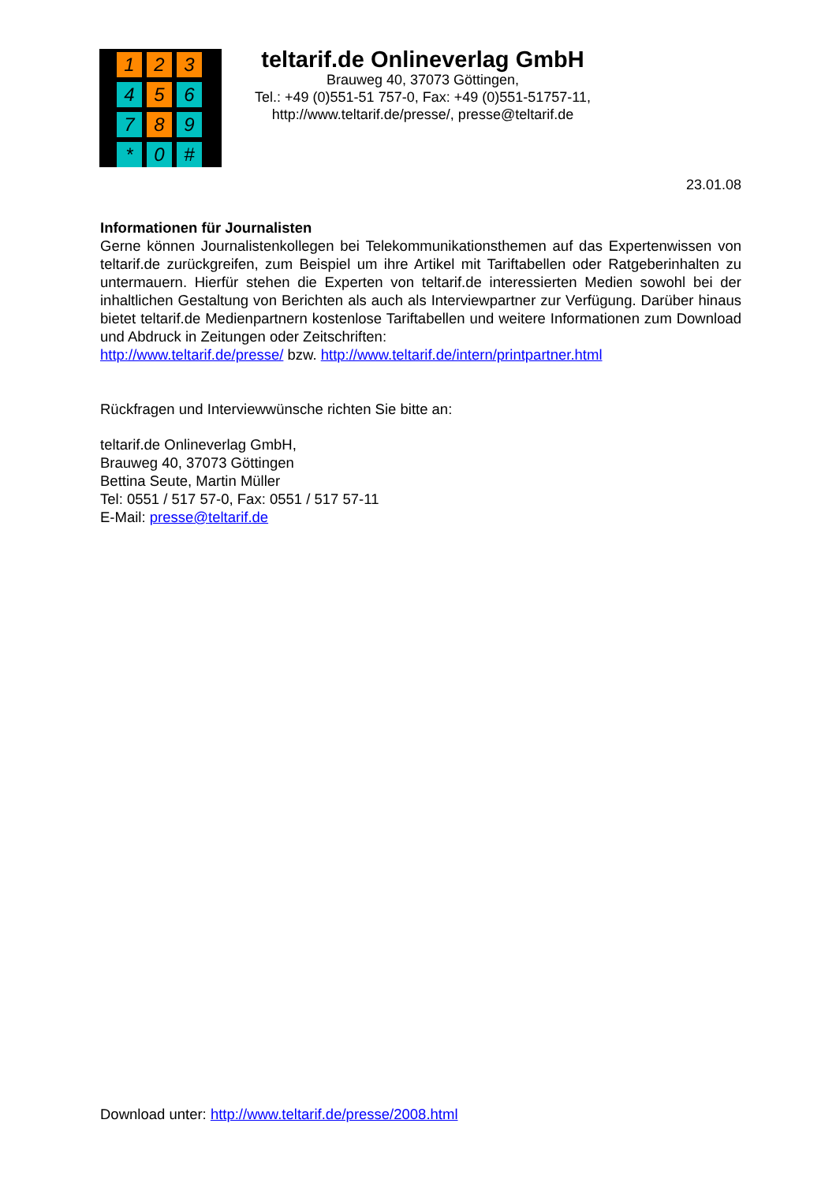1
2
3
4
5
6
7
8
9
*
0
#
teltarif.de Onlineverlag GmbH
Brauweg 40, 37073 Göttingen,
Tel.: +49 (0)551-51 757-0, Fax: +49 (0)551-51757-11,
http://www.teltarif.de/presse/, presse@teltarif.de
23.01.08
Informationen für Journalisten
Gerne können Journalistenkollegen bei Telekommunikationsthemen auf das Expertenwissen von teltarif.de zurückgreifen, zum Beispiel um ihre Artikel mit Tariftabellen oder Ratgeberinhalten zu untermauern. Hierfür stehen die Experten von teltarif.de interessierten Medien sowohl bei der inhaltlichen Gestaltung von Berichten als auch als Interviewpartner zur Verfügung. Darüber hinaus bietet teltarif.de Medienpartnern kostenlose Tariftabellen und weitere Informationen zum Download und Abdruck in Zeitungen oder Zeitschriften:
http://www.teltarif.de/presse/ bzw. http://www.teltarif.de/intern/printpartner.html
Rückfragen und Interviewwünsche richten Sie bitte an:
teltarif.de Onlineverlag GmbH,
Brauweg 40, 37073 Göttingen
Bettina Seute, Martin Müller
Tel: 0551 / 517 57-0, Fax: 0551 / 517 57-11
E-Mail: presse@teltarif.de
Download unter: http://www.teltarif.de/presse/2008.html